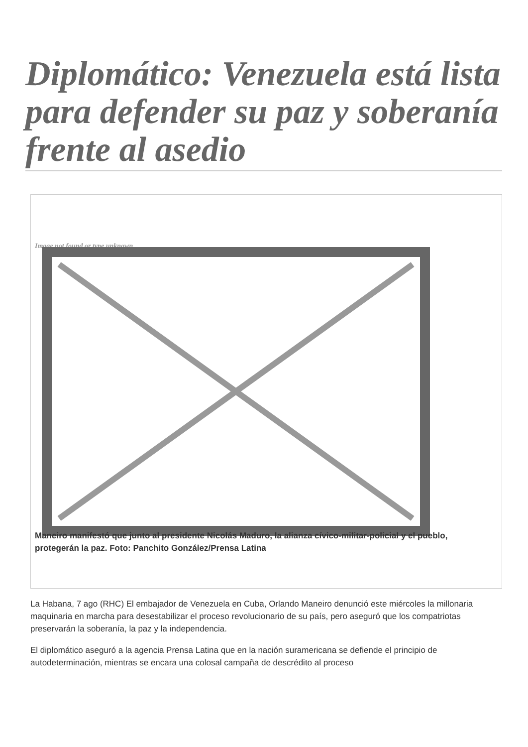Diplomático: Venezuela está lista para defender su paz y soberanía frente al asedio
Image not found or type unknown
Maneiro manifestó que junto al presidente Nicolás Maduro, la alianza cívico-militar-policial y el pueblo, protegerán la paz. Foto: Panchito González/Prensa Latina
La Habana, 7 ago (RHC) El embajador de Venezuela en Cuba, Orlando Maneiro denunció este miércoles la millonaria maquinaria en marcha para desestabilizar el proceso revolucionario de su país, pero aseguró que los compatriotas preservarán la soberanía, la paz y la independencia.
El diplomático aseguró a la agencia Prensa Latina que en la nación suramericana se defiende el principio de autodeterminación, mientras se encara una colosal campaña de descrédito al proceso